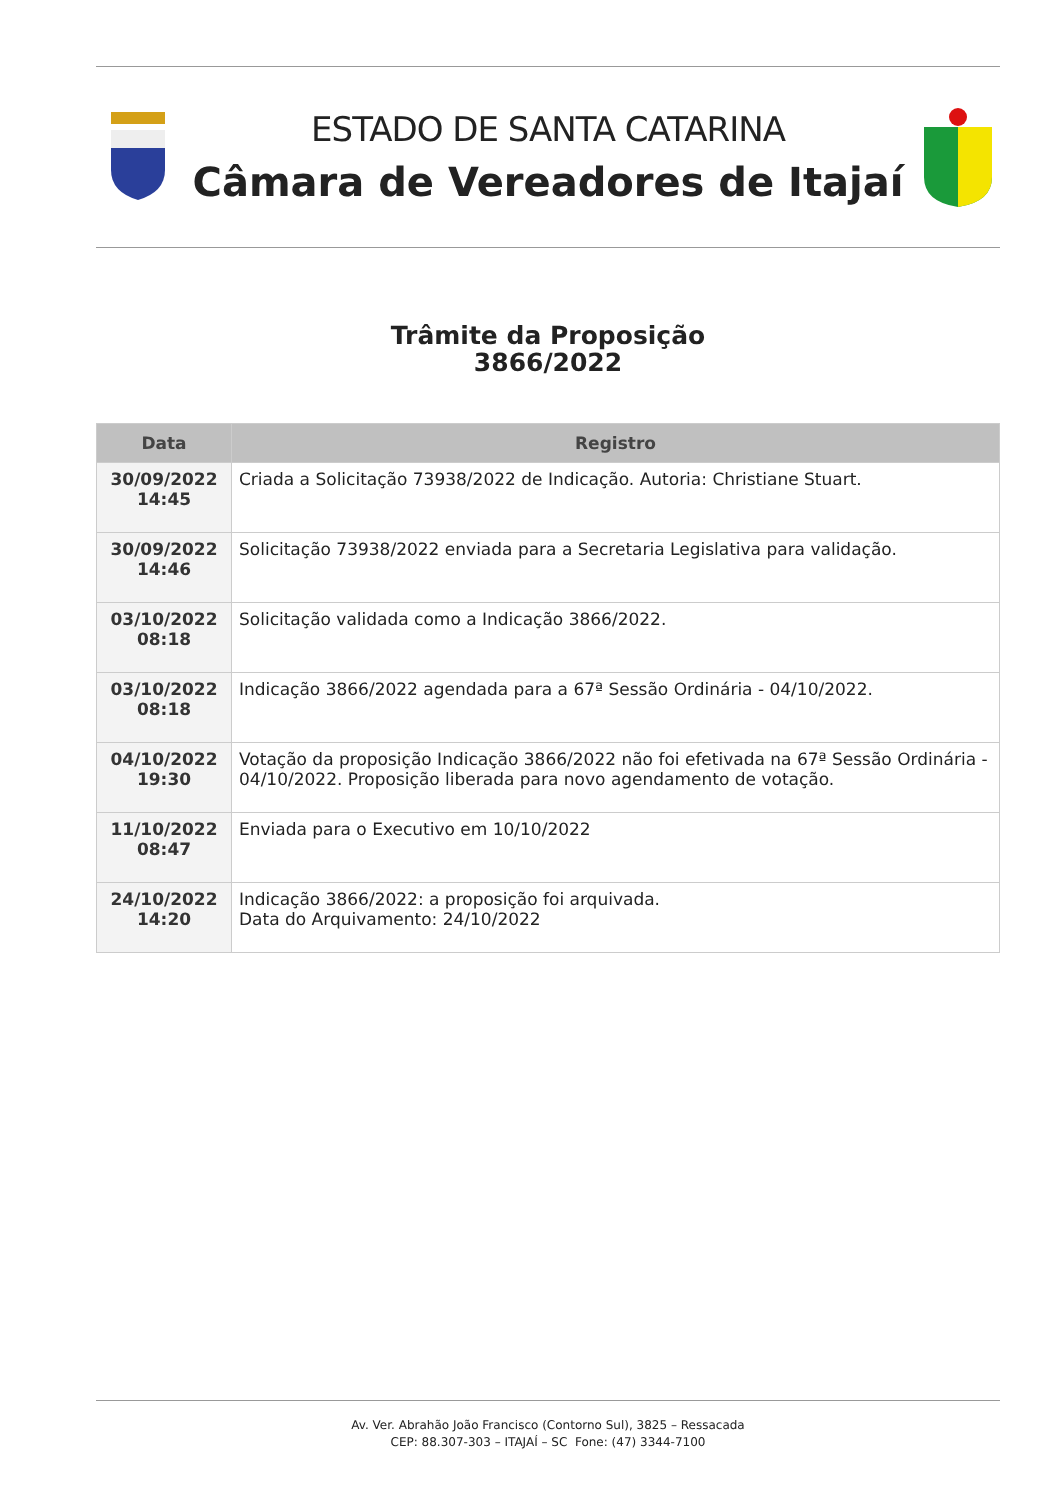ESTADO DE SANTA CATARINA
Câmara de Vereadores de Itajaí
Trâmite da Proposição
3866/2022
| Data | Registro |
| --- | --- |
| 30/09/2022 14:45 | Criada a Solicitação 73938/2022 de Indicação. Autoria: Christiane Stuart. |
| 30/09/2022 14:46 | Solicitação 73938/2022 enviada para a Secretaria Legislativa para validação. |
| 03/10/2022 08:18 | Solicitação validada como a Indicação 3866/2022. |
| 03/10/2022 08:18 | Indicação 3866/2022 agendada para a 67ª Sessão Ordinária - 04/10/2022. |
| 04/10/2022 19:30 | Votação da proposição Indicação 3866/2022 não foi efetivada na 67ª Sessão Ordinária - 04/10/2022. Proposição liberada para novo agendamento de votação. |
| 11/10/2022 08:47 | Enviada para o Executivo em 10/10/2022 |
| 24/10/2022 14:20 | Indicação 3866/2022: a proposição foi arquivada. Data do Arquivamento: 24/10/2022 |
Av. Ver. Abrahão João Francisco (Contorno Sul), 3825 – Ressacada
CEP: 88.307-303 – ITAJAÍ – SC Fone: (47) 3344-7100